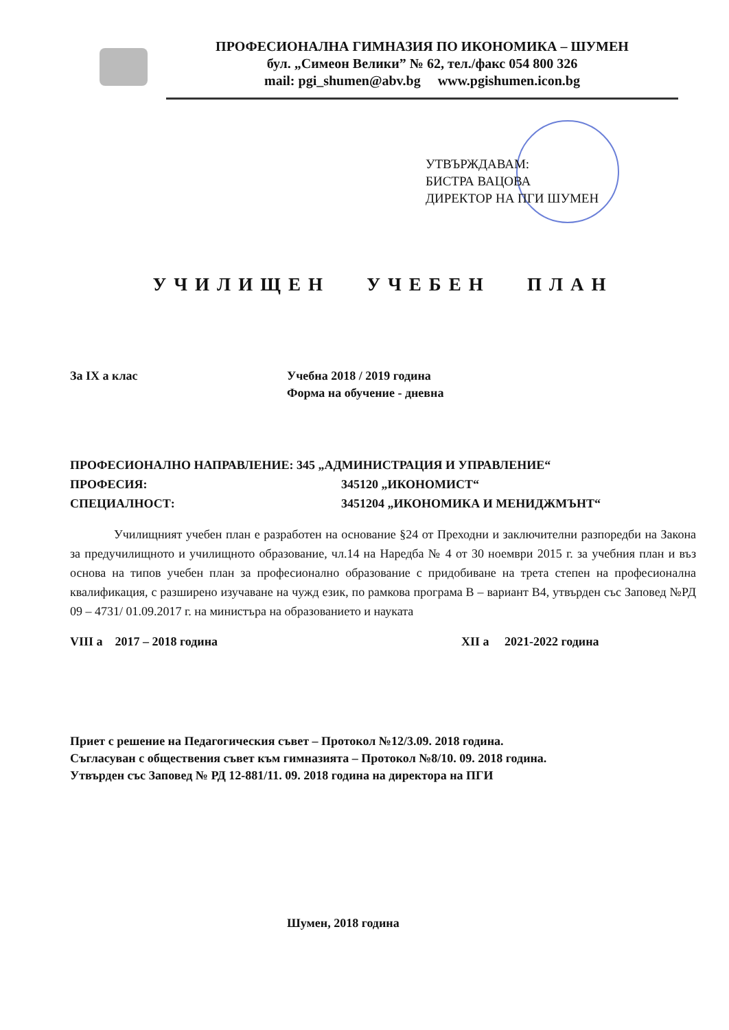ПРОФЕСИОНАЛНА ГИМНАЗИЯ ПО ИКОНОМИКА – ШУМЕН
бул. „Симеон Велики” № 62, тел./факс 054 800 326
mail: pgi_shumen@abv.bg www.pgishumen.icon.bg
УТВЪРЖДАВАМ:
БИСТРА ВАЦОВА
ДИРЕКТОР НА ПГИ ШУМЕН
УЧИЛИЩЕН УЧЕБЕН ПЛАН
За IX а клас Учебна 2018 / 2019 година
Форма на обучение - дневна
ПРОФЕСИОНАЛНО НАПРАВЛЕНИЕ: 345 „АДМИНИСТРАЦИЯ И УПРАВЛЕНИЕ“
ПРОФЕСИЯ: 345120 „ИКОНОМИСТ“
СПЕЦИАЛНОСТ: 3451204 „ИКОНОМИКА И МЕНИДЖМЪНТ“
Училищният учебен план е разработен на основание §24 от Преходни и заключителни разпоредби на Закона за предучилищното и училищното образование, чл.14 на Наредба № 4 от 30 ноември 2015 г. за учебния план и въз основа на типов учебен план за професионално образование с придобиване на трета степен на професионална квалификация, с разширено изучаване на чужд език, по рамкова програма В – вариант В4, утвърден със Заповед №РД 09 – 4731/ 01.09.2017 г. на министъра на образованието и науката
VIII а 2017 – 2018 година XII а 2021-2022 година
Приет с решение на Педагогическия съвет – Протокол №12/3.09. 2018 година.
Съгласуван с обществения съвет към гимназията – Протокол №8/10. 09. 2018 година.
Утвърден със Заповед № РД 12-881/11. 09. 2018 година на директора на ПГИ
Шумен, 2018 година